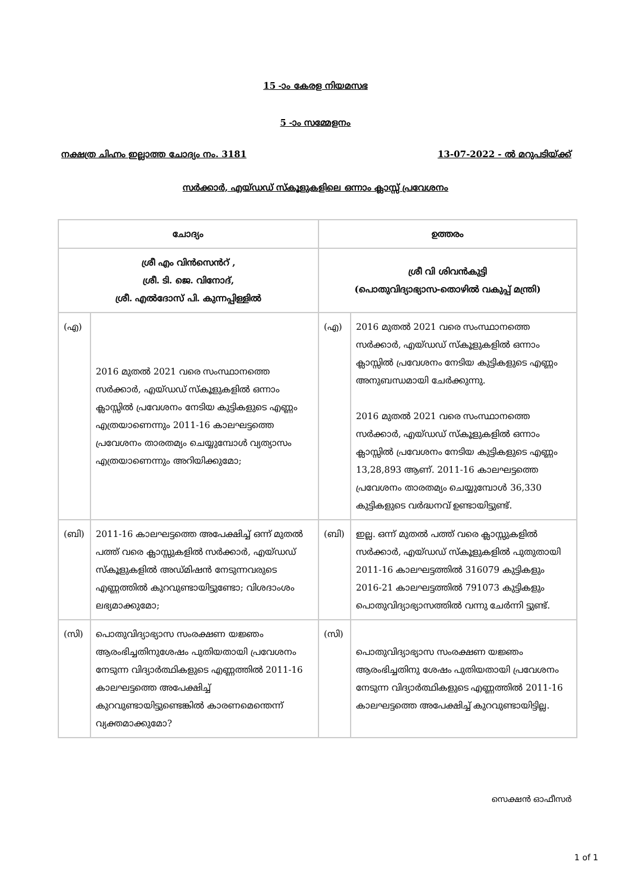15 -ാം കേരള നിയമസഭ
5 -ാം സമ്മേളനം
നക്ഷത്ര ചിഹ്നം ഇല്ലാത്ത ചോദ്യം നം. 3181 13-07-2022 - ൽ മറുപടിയ്ക്ക്
സർക്കാർ, എയ്ഡഡ് സ്കൂളുകളിലെ ഒന്നാം ക്ലാസ്സ് പ്രവേശനം
| ചോദ്യം | | ഉത്തരം | |
| --- | --- | --- | --- |
| ശ്രീ എം വിൻസെൻറ് , ശ്രീ. ടി. ജെ. വിനോദ്, ശ്രീ. എൽദോസ് പി. കുന്നപ്പിള്ളിൽ | | ശ്രീ വി ശിവൻകുട്ടി (പൊതുവിദ്യാഭ്യാസ-തൊഴിൽ വകുപ്പ് മന്ത്രി) | |
| (എ) | 2016 മുതൽ 2021 വരെ സംസ്ഥാനത്തെ സർക്കാർ, എയ്ഡഡ് സ്കൂളുകളിൽ ഒന്നാം ക്ലാസ്സിൽ പ്രവേശനം നേടിയ കുട്ടികളുടെ എണ്ണം എത്രയാണെന്നും 2011-16 കാലഘട്ടത്തെ പ്രവേശനം താരതമ്യം ചെയ്യുമ്പോൾ വ്യത്യാസം എത്രയാണെന്നും അറിയിക്കുമോ; | (എ) | 2016 മുതൽ 2021 വരെ സംസ്ഥാനത്തെ സർക്കാർ, എയ്ഡഡ് സ്കൂളുകളിൽ ഒന്നാം ക്ലാസ്സിൽ പ്രവേശനം നേടിയ കുട്ടികളുടെ എണ്ണം അനുബന്ധമായി ചേർക്കുന്നു. 2016 മുതൽ 2021 വരെ സംസ്ഥാനത്തെ സർക്കാർ, എയ്ഡഡ് സ്കൂളുകളിൽ ഒന്നാം ക്ലാസ്സിൽ പ്രവേശനം നേടിയ കുട്ടികളുടെ എണ്ണം 13,28,893 ആണ്. 2011-16 കാലഘട്ടത്തെ പ്രവേശനം താരതമ്യം ചെയ്യുമ്പോൾ 36,330 കുട്ടികളുടെ വർദ്ധനവ് ഉണ്ടായിട്ടുണ്ട്. |
| (ബി) | 2011-16 കാലഘട്ടത്തെ അപേക്ഷിച്ച് ഒന്ന് മുതൽ പത്ത് വരെ ക്ലാസ്സുകളിൽ സർക്കാർ, എയ്ഡഡ് സ്കൂളുകളിൽ അഡ്മിഷൻ നേടുന്നവരുടെ എണ്ണത്തിൽ കുറവുണ്ടായിട്ടുണ്ടോ; വിശദാംശം ലഭ്യമാക്കുമോ; | (ബി) | ഇല്ല. ഒന്ന് മുതൽ പത്ത് വരെ ക്ലാസ്സുകളിൽ സർക്കാർ, എയ്ഡഡ് സ്കൂളുകളിൽ പുതുതായി 2011-16 കാലഘട്ടത്തിൽ 316079 കുട്ടികളും 2016-21 കാലഘട്ടത്തിൽ 791073 കുട്ടികളും പൊതുവിദ്യാഭ്യാസത്തിൽ വന്നു ചേർന്നി ട്ടുണ്ട്. |
| (സി) | പൊതുവിദ്യാഭ്യാസ സംരക്ഷണ യജ്ഞം ആരംഭിച്ചതിനുശേഷം പുതിയതായി പ്രവേശനം നേടുന്ന വിദ്യാർത്ഥികളുടെ എണ്ണത്തിൽ 2011-16 കാലഘട്ടത്തെ അപേക്ഷിച്ച് കുറവുണ്ടായിട്ടുണ്ടെങ്കിൽ കാരണമെന്തെന്ന് വ്യക്തമാക്കുമോ? | (സി) | പൊതുവിദ്യാഭ്യാസ സംരക്ഷണ യജ്ഞം ആരംഭിച്ചതിനു ശേഷം പുതിയതായി പ്രവേശനം നേടുന്ന വിദ്യാർത്ഥികളുടെ എണ്ണത്തിൽ 2011-16 കാലഘട്ടത്തെ അപേക്ഷിച്ച് കുറവുണ്ടായിട്ടില്ല. |
സെക്ഷൻ ഓഫീസർ
1 of 1